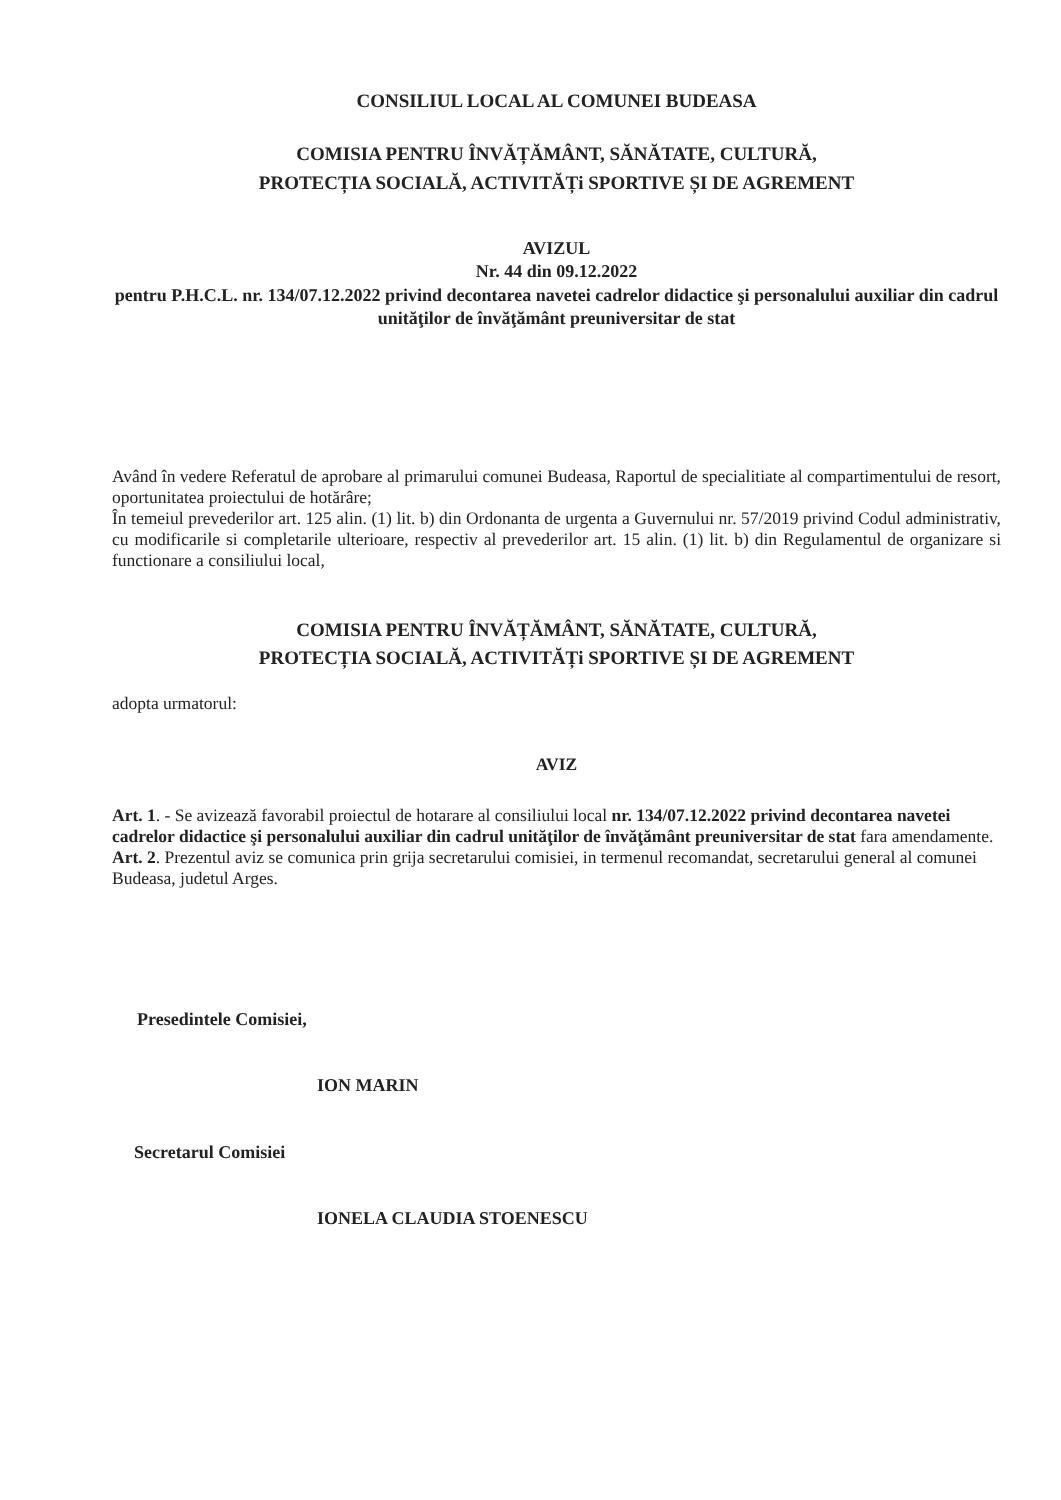CONSILIUL LOCAL AL COMUNEI BUDEASA
COMISIA PENTRU ÎNVĂȚĂMÂNT, SĂNĂTATE, CULTURĂ,
PROTECȚIA SOCIALĂ, ACTIVITĂȚi SPORTIVE ȘI DE AGREMENT
AVIZUL
Nr. 44 din 09.12.2022
pentru P.H.C.L. nr. 134/07.12.2022 privind decontarea navetei cadrelor didactice şi personalului auxiliar din cadrul unităţilor de învăţământ preuniversitar de stat
Având în vedere Referatul de aprobare al primarului comunei Budeasa, Raportul de specialitiate al compartimentului de resort, oportunitatea proiectului de hotărâre;
În temeiul prevederilor art. 125 alin. (1) lit. b) din Ordonanta de urgenta a Guvernului nr. 57/2019 privind Codul administrativ, cu modificarile si completarile ulterioare, respectiv al prevederilor art. 15 alin. (1) lit. b) din Regulamentul de organizare si functionare a consiliului local,
COMISIA PENTRU ÎNVĂȚĂMÂNT, SĂNĂTATE, CULTURĂ,
PROTECȚIA SOCIALĂ, ACTIVITĂȚi SPORTIVE ȘI DE AGREMENT
adopta urmatorul:
AVIZ
Art. 1. - Se avizează favorabil proiectul de hotarare al consiliului local nr. 134/07.12.2022 privind decontarea navetei cadrelor didactice şi personalului auxiliar din cadrul unităţilor de învăţământ preuniversitar de stat fara amendamente.
Art. 2. Prezentul aviz se comunica prin grija secretarului comisiei, in termenul recomandat, secretarului general al comunei Budeasa, judetul Arges.
Presedintele Comisiei,
ION MARIN
Secretarul Comisiei
IONELA CLAUDIA STOENESCU